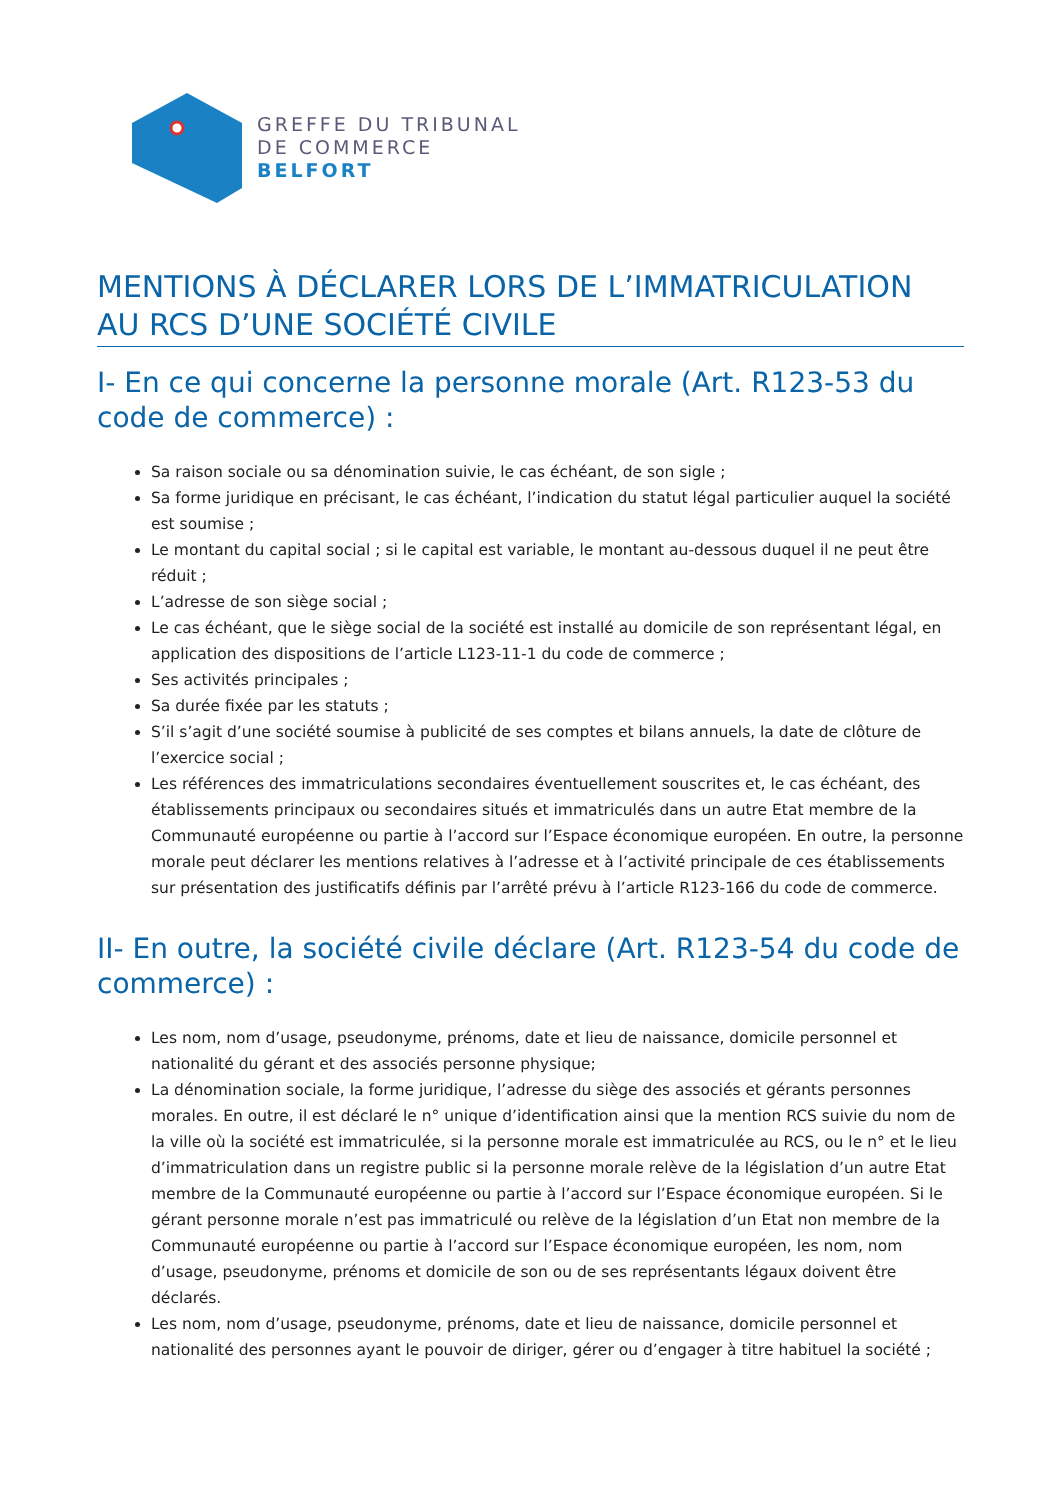GREFFE DU TRIBUNAL
DE COMMERCE
BELFORT
MENTIONS À DÉCLARER LORS DE L’IMMATRICULATION AU RCS D’UNE SOCIÉTÉ CIVILE
I- En ce qui concerne la personne morale (Art. R123-53 du code de commerce) :
Sa raison sociale ou sa dénomination suivie, le cas échéant, de son sigle ;
Sa forme juridique en précisant, le cas échéant, l’indication du statut légal particulier auquel la société est soumise ;
Le montant du capital social ; si le capital est variable, le montant au-dessous duquel il ne peut être réduit ;
L’adresse de son siège social ;
Le cas échéant, que le siège social de la société est installé au domicile de son représentant légal, en application des dispositions de l’article L123-11-1 du code de commerce ;
Ses activités principales ;
Sa durée fixée par les statuts ;
S’il s’agit d’une société soumise à publicité de ses comptes et bilans annuels, la date de clôture de l’exercice social ;
Les références des immatriculations secondaires éventuellement souscrites et, le cas échéant, des établissements principaux ou secondaires situés et immatriculés dans un autre Etat membre de la Communauté européenne ou partie à l’accord sur l’Espace économique européen. En outre, la personne morale peut déclarer les mentions relatives à l’adresse et à l’activité principale de ces établissements sur présentation des justificatifs définis par l’arrêté prévu à l’article R123-166 du code de commerce.
II- En outre, la société civile déclare (Art. R123-54 du code de commerce) :
Les nom, nom d’usage, pseudonyme, prénoms, date et lieu de naissance, domicile personnel et nationalité du gérant et des associés personne physique;
La dénomination sociale, la forme juridique, l’adresse du siège des associés et gérants personnes morales. En outre, il est déclaré le n° unique d’identification ainsi que la mention RCS suivie du nom de la ville où la société est immatriculée, si la personne morale est immatriculée au RCS, ou le n° et le lieu d’immatriculation dans un registre public si la personne morale relève de la législation d’un autre Etat membre de la Communauté européenne ou partie à l’accord sur l’Espace économique européen. Si le gérant personne morale n’est pas immatriculé ou relève de la législation d’un Etat non membre de la Communauté européenne ou partie à l’accord sur l’Espace économique européen, les nom, nom d’usage, pseudonyme, prénoms et domicile de son ou de ses représentants légaux doivent être déclarés.
Les nom, nom d’usage, pseudonyme, prénoms, date et lieu de naissance, domicile personnel et nationalité des personnes ayant le pouvoir de diriger, gérer ou d’engager à titre habituel la société ;